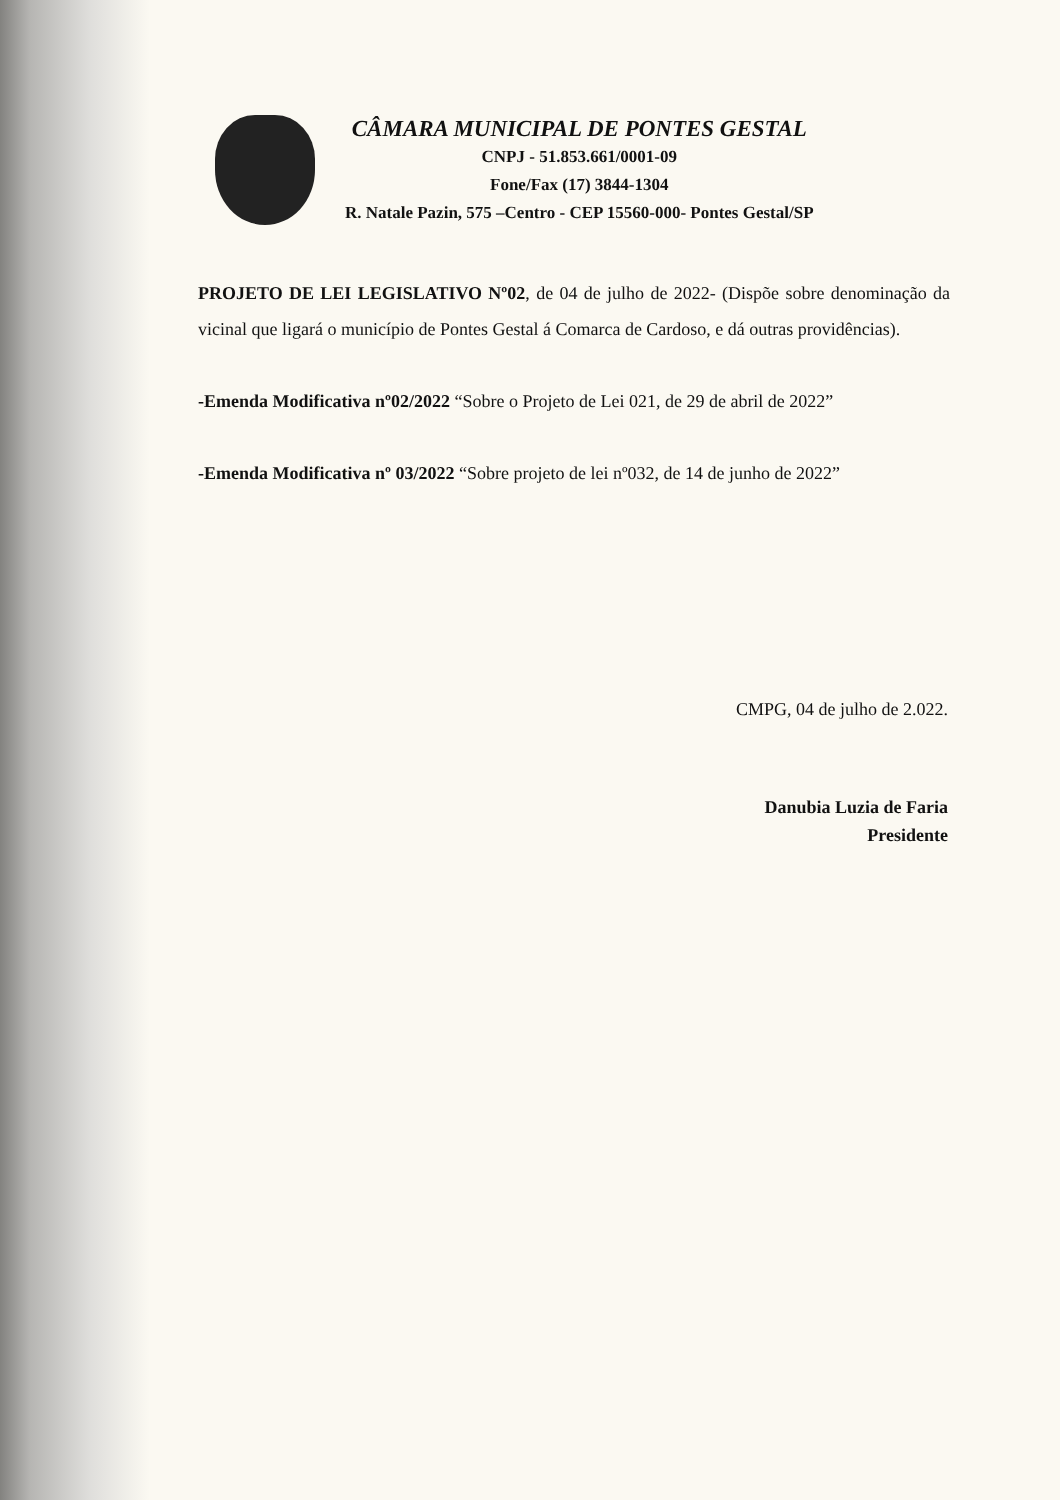CÂMARA MUNICIPAL DE PONTES GESTAL
CNPJ - 51.853.661/0001-09
Fone/Fax (17) 3844-1304
R. Natale Pazin, 575 –Centro - CEP 15560-000- Pontes Gestal/SP
PROJETO DE LEI LEGISLATIVO Nº02, de 04 de julho de 2022- (Dispõe sobre denominação da vicinal que ligará o município de Pontes Gestal á Comarca de Cardoso, e dá outras providências).
-Emenda Modificativa nº02/2022 “Sobre o Projeto de Lei 021, de 29 de abril de 2022”
-Emenda Modificativa nº 03/2022 “Sobre projeto de lei nº032, de 14 de junho de 2022”
CMPG, 04 de julho de 2.022.
Danubia Luzia de Faria
Presidente